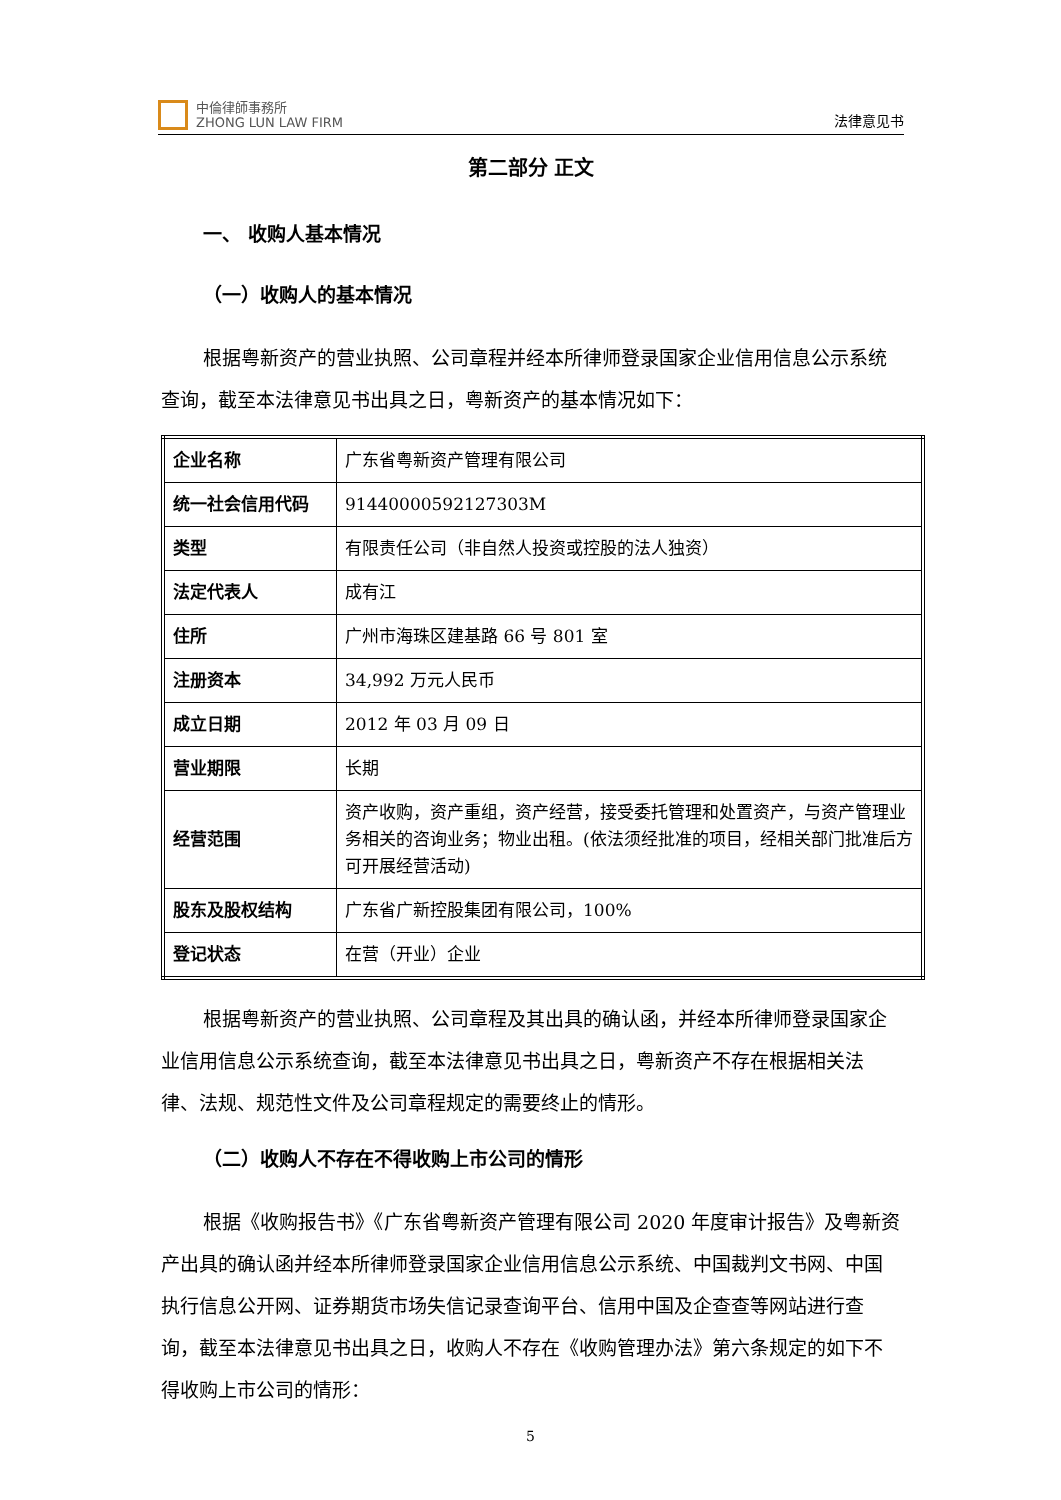中倫律師事務所
ZHONG LUN LAW FIRM
法律意见书
第二部分 正文
一、 收购人基本情况
（一）收购人的基本情况
根据粤新资产的营业执照、公司章程并经本所律师登录国家企业信用信息公示系统查询，截至本法律意见书出具之日，粤新资产的基本情况如下：
| 企业名称 | 广东省粤新资产管理有限公司 |
| 统一社会信用代码 | 91440000592127303M |
| 类型 | 有限责任公司（非自然人投资或控股的法人独资） |
| 法定代表人 | 成有江 |
| 住所 | 广州市海珠区建基路 66 号 801 室 |
| 注册资本 | 34,992 万元人民币 |
| 成立日期 | 2012 年 03 月 09 日 |
| 营业期限 | 长期 |
| 经营范围 | 资产收购，资产重组，资产经营，接受委托管理和处置资产，与资产管理业务相关的咨询业务；物业出租。(依法须经批准的项目，经相关部门批准后方可开展经营活动) |
| 股东及股权结构 | 广东省广新控股集团有限公司，100% |
| 登记状态 | 在营（开业）企业 |
根据粤新资产的营业执照、公司章程及其出具的确认函，并经本所律师登录国家企业信用信息公示系统查询，截至本法律意见书出具之日，粤新资产不存在根据相关法律、法规、规范性文件及公司章程规定的需要终止的情形。
（二）收购人不存在不得收购上市公司的情形
根据《收购报告书》《广东省粤新资产管理有限公司 2020 年度审计报告》及粤新资产出具的确认函并经本所律师登录国家企业信用信息公示系统、中国裁判文书网、中国执行信息公开网、证券期货市场失信记录查询平台、信用中国及企查查等网站进行查询，截至本法律意见书出具之日，收购人不存在《收购管理办法》第六条规定的如下不得收购上市公司的情形：
5